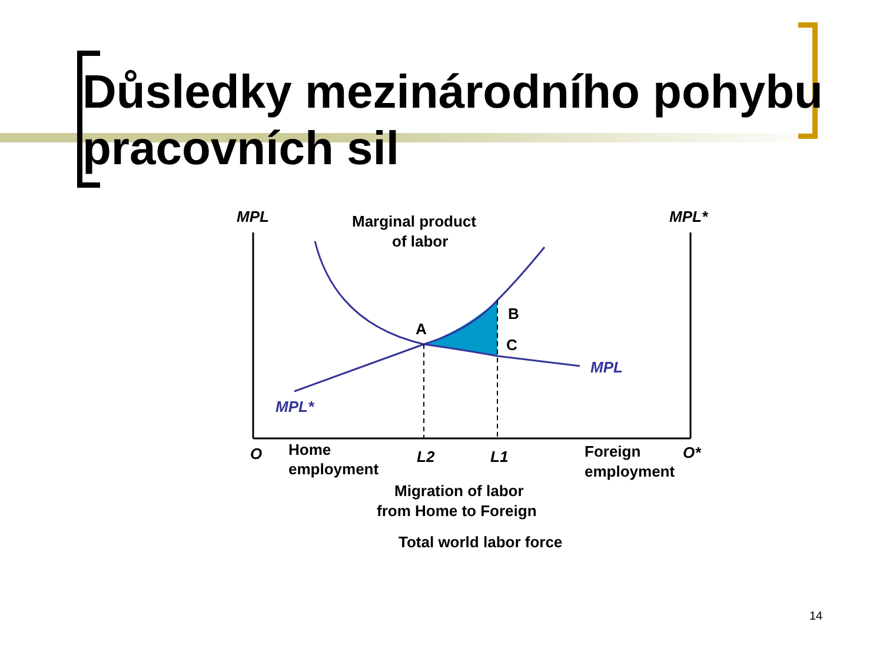Důsledky mezinárodního pohybu pracovních sil
MPL
MPL*
Marginal product
of labor
A
B
C
MPL
MPL*
O
Home
employment
L2
L1
Foreign
employment
O*
Migration of labor
from Home to Foreign
Total world labor force
14